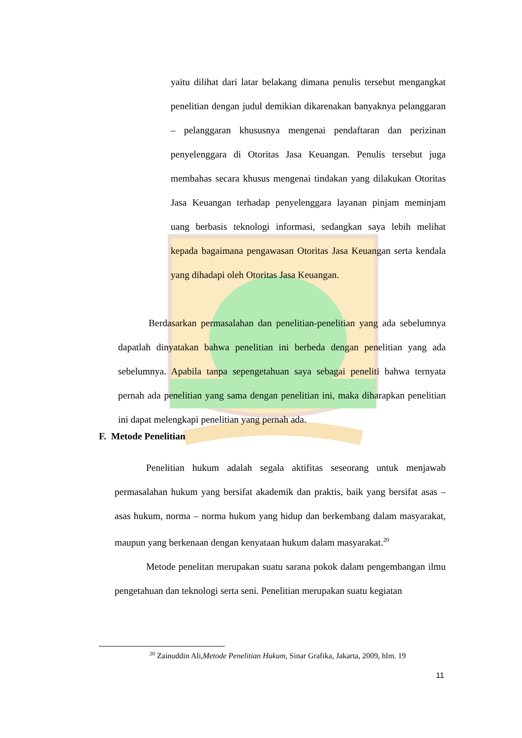yaitu dilihat dari latar belakang dimana penulis tersebut mengangkat penelitian dengan judul demikian dikarenakan banyaknya pelanggaran – pelanggaran khususnya mengenai pendaftaran dan perizinan penyelenggara di Otoritas Jasa Keuangan. Penulis tersebut juga membahas secara khusus mengenai tindakan yang dilakukan Otoritas Jasa Keuangan terhadap penyelenggara layanan pinjam meminjam uang berbasis teknologi informasi, sedangkan saya lebih melihat kepada bagaimana pengawasan Otoritas Jasa Keuangan serta kendala yang dihadapi oleh Otoritas Jasa Keuangan.
Berdasarkan permasalahan dan penelitian-penelitian yang ada sebelumnya dapatlah dinyatakan bahwa penelitian ini berbeda dengan penelitian yang ada sebelumnya. Apabila tanpa sepengetahuan saya sebagai peneliti bahwa ternyata pernah ada penelitian yang sama dengan penelitian ini, maka diharapkan penelitian ini dapat melengkapi penelitian yang pernah ada.
F. Metode Penelitian
Penelitian hukum adalah segala aktifitas seseorang untuk menjawab permasalahan hukum yang bersifat akademik dan praktis, baik yang bersifat asas – asas hukum, norma – norma hukum yang hidup dan berkembang dalam masyarakat, maupun yang berkenaan dengan kenyataan hukum dalam masyarakat.<sup>20</sup>
Metode penelitan merupakan suatu sarana pokok dalam pengembangan ilmu pengetahuan dan teknologi serta seni. Penelitian merupakan suatu kegiatan
<sup>20</sup> Zainuddin Ali,Metode Penelitian Hukum, Sinar Grafika, Jakarta, 2009, hlm. 19
11